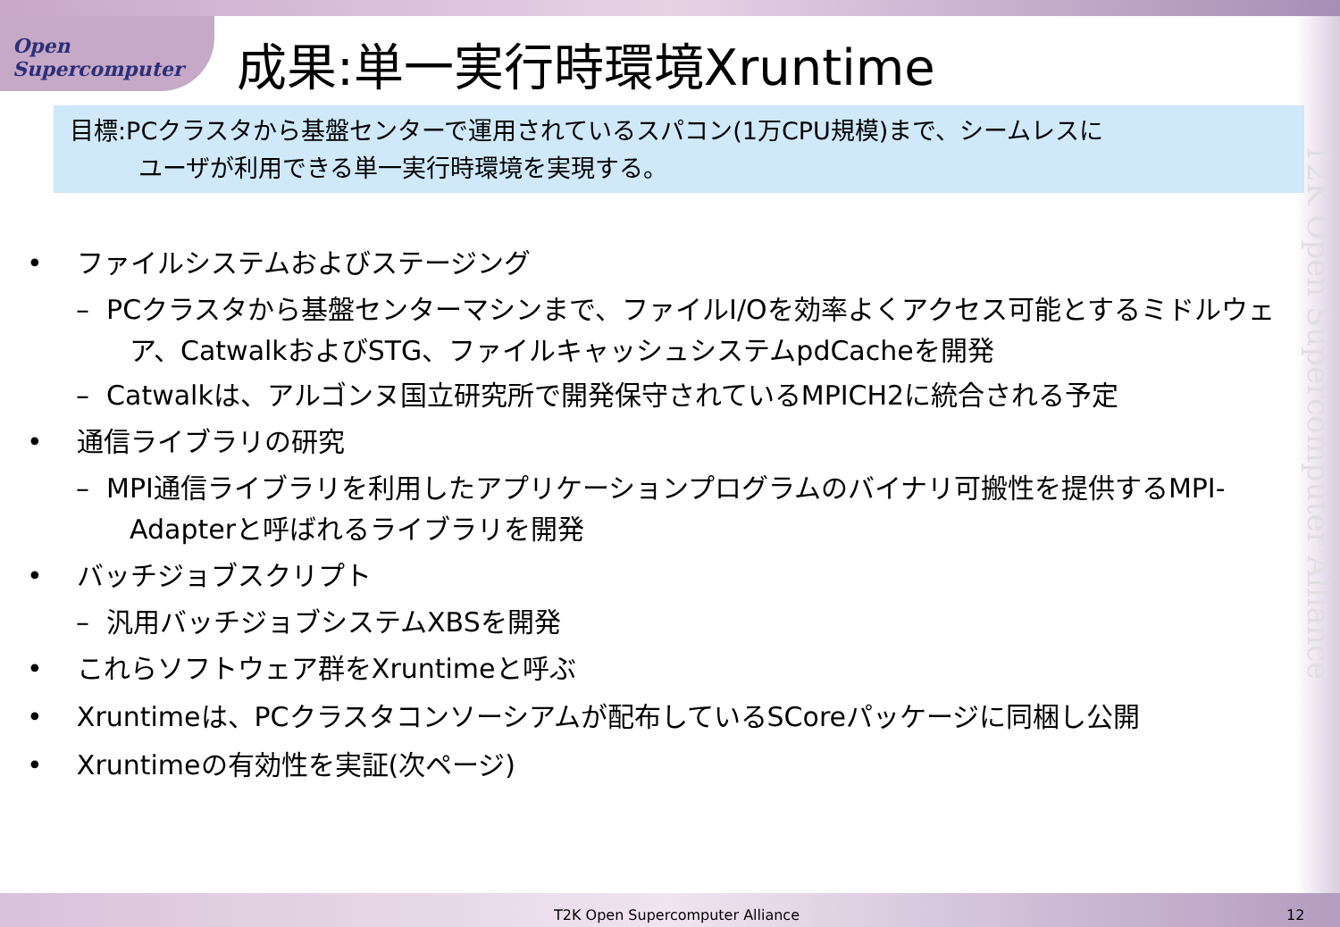Open Supercomputer
成果:単一実行時環境Xruntime
目標:PCクラスタから基盤センターで運用されているスパコン(1万CPU規模)まで、シームレスに
ユーザが利用できる単一実行時環境を実現する。
T2K Open Supercomputer Alliance
• ファイルシステムおよびステージング
– PCクラスタから基盤センターマシンまで、ファイルI/Oを効率よくアクセス可能とするミドルウェア、CatwalkおよびSTG、ファイルキャッシュシステムpdCacheを開発
– Catwalkは、アルゴンヌ国立研究所で開発保守されているMPICH2に統合される予定
• 通信ライブラリの研究
– MPI通信ライブラリを利用したアプリケーションプログラムのバイナリ可搬性を提供するMPI-Adapterと呼ばれるライブラリを開発
• バッチジョブスクリプト
– 汎用バッチジョブシステムXBSを開発
• これらソフトウェア群をXruntimeと呼ぶ
• Xruntimeは、PCクラスタコンソーシアムが配布しているSCoreパッケージに同梱し公開
• Xruntimeの有効性を実証(次ページ)
T2K Open Supercomputer Alliance 12